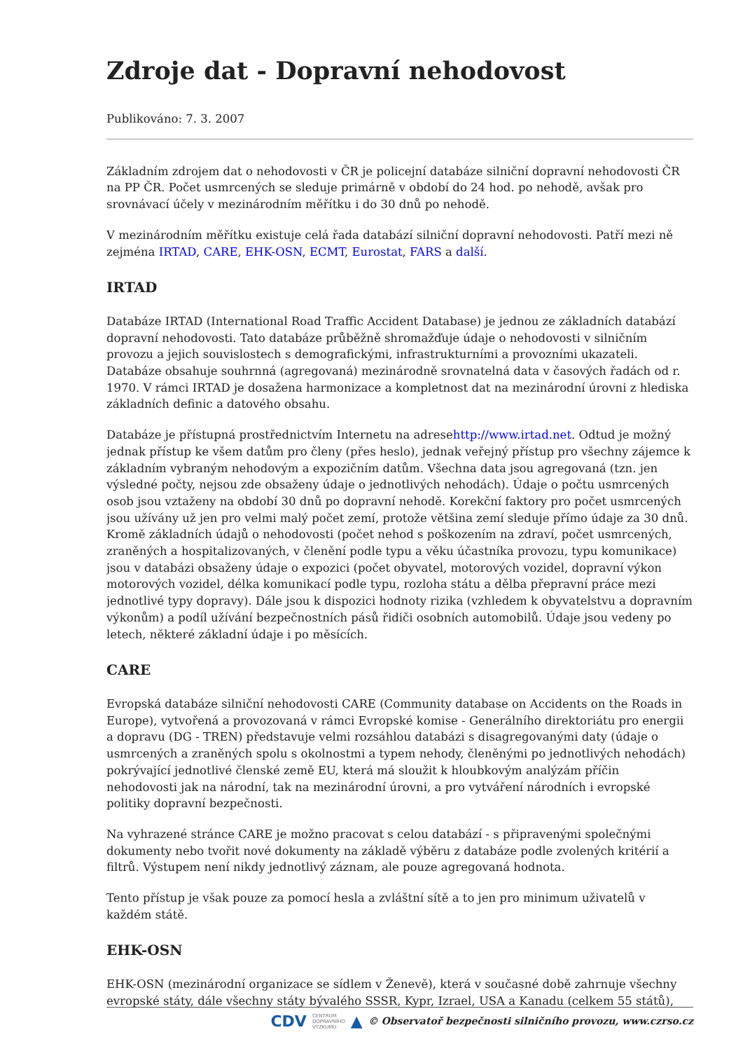Zdroje dat - Dopravní nehodovost
Publikováno: 7. 3. 2007
Základním zdrojem dat o nehodovosti v ČR je policejní databáze silniční dopravní nehodovosti ČR na PP ČR. Počet usmrcených se sleduje primárně v období do 24 hod. po nehodě, avšak pro srovnávací účely v mezinárodním měřítku i do 30 dnů po nehodě.
V mezinárodním měřítku existuje celá řada databází silniční dopravní nehodovosti. Patří mezi ně zejména IRTAD, CARE, EHK-OSN, ECMT, Eurostat, FARS a další.
IRTAD
Databáze IRTAD (International Road Traffic Accident Database) je jednou ze základních databází dopravní nehodovosti. Tato databáze průběžně shromažďuje údaje o nehodovosti v silničním provozu a jejich souvislostech s demografickými, infrastrukturními a provozními ukazateli. Databáze obsahuje souhrnná (agregovaná) mezinárodně srovnatelná data v časových řadách od r. 1970. V rámci IRTAD je dosažena harmonizace a kompletnost dat na mezinárodní úrovni z hlediska základních definic a datového obsahu.
Databáze je přístupná prostřednictvím Internetu na adresehttp://www.irtad.net. Odtud je možný jednak přístup ke všem datům pro členy (přes heslo), jednak veřejný přístup pro všechny zájemce k základním vybraným nehodovým a expozičním datům. Všechna data jsou agregovaná (tzn. jen výsledné počty, nejsou zde obsaženy údaje o jednotlivých nehodách). Údaje o počtu usmrcených osob jsou vztaženy na období 30 dnů po dopravní nehodě. Korekční faktory pro počet usmrcených jsou užívány už jen pro velmi malý počet zemí, protože většina zemí sleduje přímo údaje za 30 dnů. Kromě základních údajů o nehodovosti (počet nehod s poškozením na zdraví, počet usmrcených, zraněných a hospitalizovaných, v členění podle typu a věku účastníka provozu, typu komunikace) jsou v databázi obsaženy údaje o expozici (počet obyvatel, motorových vozidel, dopravní výkon motorových vozidel, délka komunikací podle typu, rozloha státu a dělba přepravní práce mezi jednotlivé typy dopravy). Dále jsou k dispozici hodnoty rizika (vzhledem k obyvatelstvu a dopravním výkonům) a podíl užívání bezpečnostních pásů řidiči osobních automobilů. Údaje jsou vedeny po letech, některé základní údaje i po měsících.
CARE
Evropská databáze silniční nehodovosti CARE (Community database on Accidents on the Roads in Europe), vytvořená a provozovaná v rámci Evropské komise - Generálního direktoriátu pro energii a dopravu (DG - TREN) představuje velmi rozsáhlou databázi s disagregovanými daty (údaje o usmrcených a zraněných spolu s okolnostmi a typem nehody, členěnými po jednotlivých nehodách) pokrývající jednotlivé členské země EU, která má sloužit k hloubkovým analýzám příčin nehodovosti jak na národní, tak na mezinárodní úrovni, a pro vytváření národních i evropské politiky dopravní bezpečnosti.
Na vyhrazené stránce CARE je možno pracovat s celou databází - s připravenými společnými dokumenty nebo tvořit nové dokumenty na základě výběru z databáze podle zvolených kritérií a filtrů. Výstupem není nikdy jednotlivý záznam, ale pouze agregovaná hodnota.
Tento přístup je však pouze za pomocí hesla a zvláštní sítě a to jen pro minimum uživatelů v každém státě.
EHK-OSN
EHK-OSN (mezinárodní organizace se sídlem v Ženevě), která v současné době zahrnuje všechny evropské státy, dále všechny státy bývalého SSSR, Kypr, Izrael, USA a Kanadu (celkem 55 států),
CDV CENTRUM
DOPRAVNÍHO
VÝZKUMU ▲ © Observatoř bezpečnosti silničního provozu, www.czrso.cz